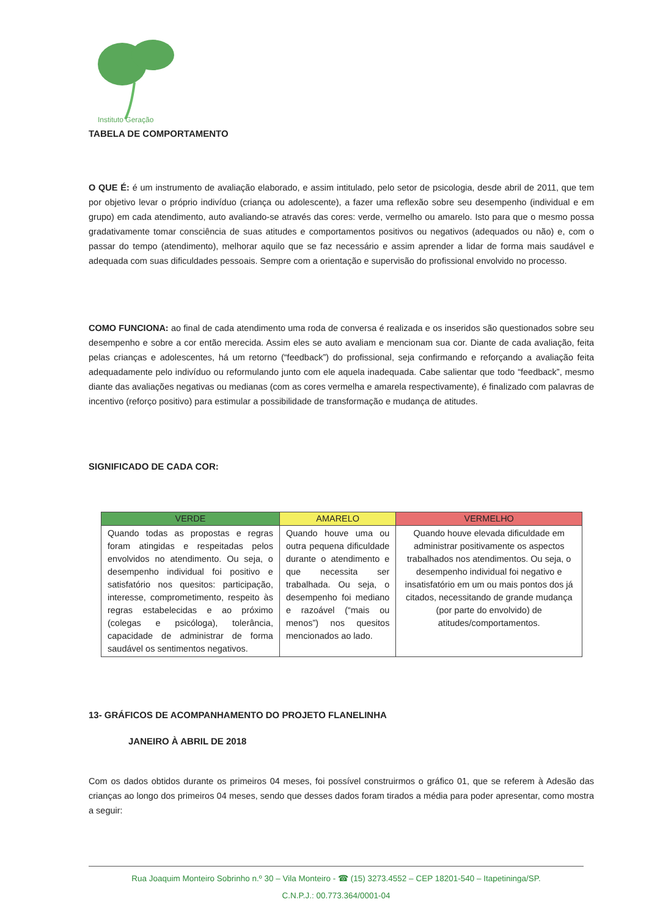Instituto Geração
TABELA DE COMPORTAMENTO
O QUE É: é um instrumento de avaliação elaborado, e assim intitulado, pelo setor de psicologia, desde abril de 2011, que tem por objetivo levar o próprio indivíduo (criança ou adolescente), a fazer uma reflexão sobre seu desempenho (individual e em grupo) em cada atendimento, auto avaliando-se através das cores: verde, vermelho ou amarelo. Isto para que o mesmo possa gradativamente tomar consciência de suas atitudes e comportamentos positivos ou negativos (adequados ou não) e, com o passar do tempo (atendimento), melhorar aquilo que se faz necessário e assim aprender a lidar de forma mais saudável e adequada com suas dificuldades pessoais. Sempre com a orientação e supervisão do profissional envolvido no processo.
COMO FUNCIONA: ao final de cada atendimento uma roda de conversa é realizada e os inseridos são questionados sobre seu desempenho e sobre a cor então merecida. Assim eles se auto avaliam e mencionam sua cor. Diante de cada avaliação, feita pelas crianças e adolescentes, há um retorno (“feedback”) do profissional, seja confirmando e reforçando a avaliação feita adequadamente pelo indivíduo ou reformulando junto com ele aquela inadequada. Cabe salientar que todo “feedback”, mesmo diante das avaliações negativas ou medianas (com as cores vermelha e amarela respectivamente), é finalizado com palavras de incentivo (reforço positivo) para estimular a possibilidade de transformação e mudança de atitudes.
SIGNIFICADO DE CADA COR:
| VERDE | AMARELO | VERMELHO |
| --- | --- | --- |
| Quando todas as propostas e regras foram atingidas e respeitadas pelos envolvidos no atendimento. Ou seja, o desempenho individual foi positivo e satisfatório nos quesitos: participação, interesse, comprometimento, respeito às regras estabelecidas e ao próximo (colegas e psicóloga), tolerância, capacidade de administrar de forma saudável os sentimentos negativos. | Quando houve uma ou outra pequena dificuldade durante o atendimento e que necessita ser trabalhada. Ou seja, o desempenho foi mediano e razoável (“mais ou menos”) nos quesitos mencionados ao lado. | Quando houve elevada dificuldade em administrar positivamente os aspectos trabalhados nos atendimentos. Ou seja, o desempenho individual foi negativo e insatisfatório em um ou mais pontos dos já citados, necessitando de grande mudança (por parte do envolvido) de atitudes/comportamentos. |
13- GRÁFICOS DE ACOMPANHAMENTO DO PROJETO FLANELINHA
JANEIRO À ABRIL DE 2018
Com os dados obtidos durante os primeiros 04 meses, foi possível construirmos o gráfico 01, que se referem à Adesão das crianças ao longo dos primeiros 04 meses, sendo que desses dados foram tirados a média para poder apresentar, como mostra a seguir:
Rua Joaquim Monteiro Sobrinho n.º 30 – Vila Monteiro - ☎ (15) 3273.4552 – CEP 18201-540 – Itapetininga/SP.
C.N.P.J.: 00.773.364/0001-04